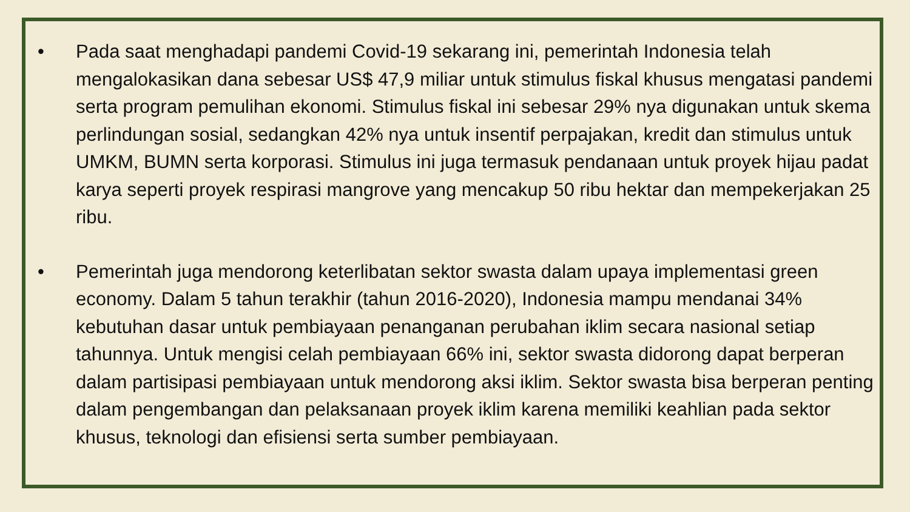• Pada saat menghadapi pandemi Covid-19 sekarang ini, pemerintah Indonesia telah mengalokasikan dana sebesar US$ 47,9 miliar untuk stimulus fiskal khusus mengatasi pandemi serta program pemulihan ekonomi. Stimulus fiskal ini sebesar 29% nya digunakan untuk skema perlindungan sosial, sedangkan 42% nya untuk insentif perpajakan, kredit dan stimulus untuk UMKM, BUMN serta korporasi. Stimulus ini juga termasuk pendanaan untuk proyek hijau padat karya seperti proyek respirasi mangrove yang mencakup 50 ribu hektar dan mempekerjakan 25 ribu.
• Pemerintah juga mendorong keterlibatan sektor swasta dalam upaya implementasi green economy. Dalam 5 tahun terakhir (tahun 2016-2020), Indonesia mampu mendanai 34% kebutuhan dasar untuk pembiayaan penanganan perubahan iklim secara nasional setiap tahunnya. Untuk mengisi celah pembiayaan 66% ini, sektor swasta didorong dapat berperan dalam partisipasi pembiayaan untuk mendorong aksi iklim. Sektor swasta bisa berperan penting dalam pengembangan dan pelaksanaan proyek iklim karena memiliki keahlian pada sektor khusus, teknologi dan efisiensi serta sumber pembiayaan.